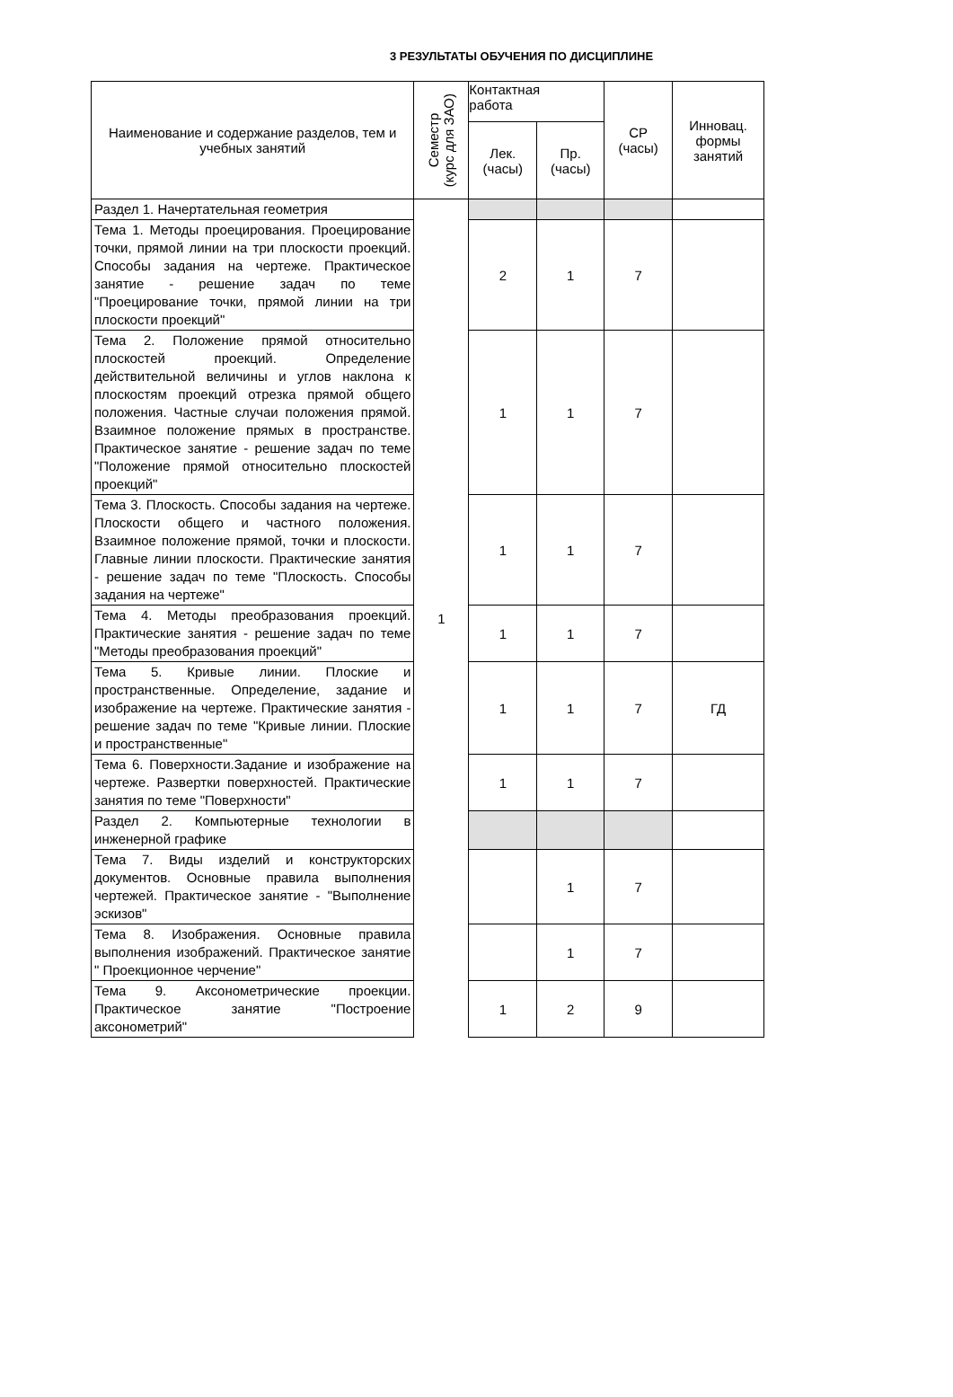3 РЕЗУЛЬТАТЫ ОБУЧЕНИЯ ПО ДИСЦИПЛИНЕ
| Наименование и содержание разделов, тем и учебных занятий | Семестр (курс для ЗАО) | Контактная работа | | СР (часы) | Инновац. формы занятий |
| --- | --- | --- | --- | --- | --- |
| | | Лек. (часы) | Пр. (часы) | | |
| Раздел 1. Начертательная геометрия | 1 | | | | |
| Тема 1. Методы проецирования. Проецирование точки, прямой линии на три плоскости проекций. Способы задания на чертеже. Практическое занятие - решение задач по теме "Проецирование точки, прямой линии на три плоскости проекций" | | 2 | 1 | 7 | |
| Тема 2. Положение прямой относительно плоскостей проекций. Определение действительной величины и углов наклона к плоскостям проекций отрезка прямой общего положения. Частные случаи положения прямой. Взаимное положение прямых в пространстве. Практическое занятие - решение задач по теме "Положение прямой относительно плоскостей проекций" | | 1 | 1 | 7 | |
| Тема 3. Плоскость. Способы задания на чертеже. Плоскости общего и частного положения. Взаимное положение прямой, точки и плоскости. Главные линии плоскости. Практические занятия - решение задач по теме "Плоскость. Способы задания на чертеже" | | 1 | 1 | 7 | |
| Тема 4. Методы преобразования проекций. Практические занятия - решение задач по теме "Методы преобразования проекций" | | 1 | 1 | 7 | |
| Тема 5. Кривые линии. Плоские и пространственные. Определение, задание и изображение на чертеже. Практические занятия - решение задач по теме "Кривые линии. Плоские и пространственные" | | 1 | 1 | 7 | ГД |
| Тема 6. Поверхности.Задание и изображение на чертеже. Развертки поверхностей. Практические занятия по теме "Поверхности" | | 1 | 1 | 7 | |
| Раздел 2. Компьютерные технологии в инженерной графике | | | | | |
| Тема 7. Виды изделий и конструкторских документов. Основные правила выполнения чертежей. Практическое занятие - "Выполнение эскизов" | | | 1 | 7 | |
| Тема 8. Изображения. Основные правила выполнения изображений. Практическое занятие " Проекционное черчение" | | | 1 | 7 | |
| Тема 9. Аксонометрические проекции. Практическое занятие "Построение аксонометрий" | | 1 | 2 | 9 | |